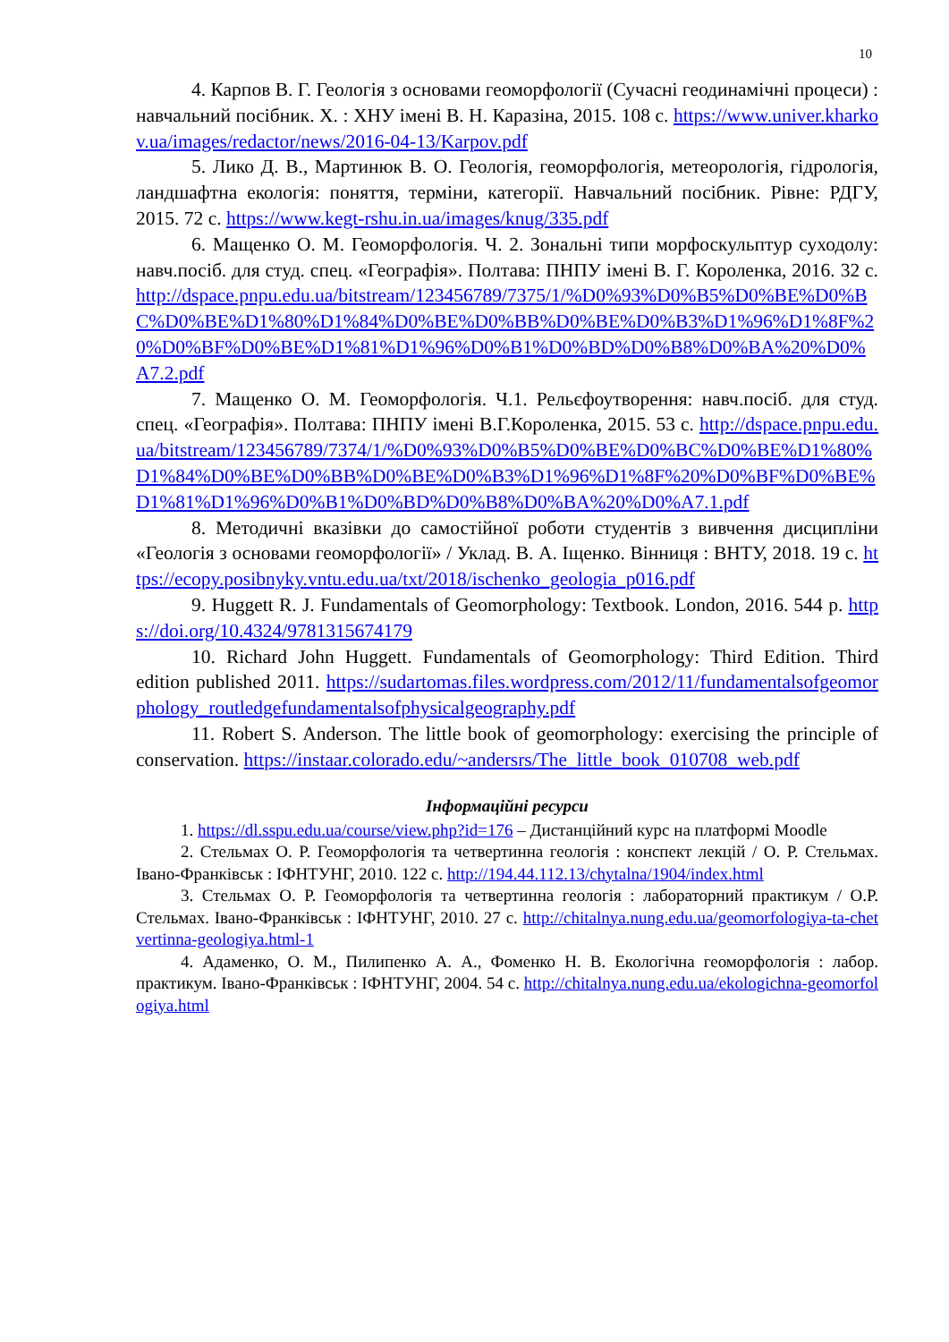10
4. Карпов В. Г. Геологія з основами геоморфології (Сучасні геодинамічні процеси) : навчальний посібник. Х. : ХНУ імені В. Н. Каразіна, 2015. 108 с. https://www.univer.kharkov.ua/images/redactor/news/2016-04-13/Karpov.pdf
5. Лико Д. В., Мартинюк В. О. Геологія, геоморфологія, метеорологія, гідрологія, ландшафтна екологія: поняття, терміни, категорії. Навчальний посібник. Рівне: РДГУ, 2015. 72 с. https://www.kegt-rshu.in.ua/images/knug/335.pdf
6. Мащенко О. М. Геоморфологія. Ч. 2. Зональні типи морфоскульптур суходолу: навч.посіб. для студ. спец. «Географія». Полтава: ПНПУ імені В. Г. Короленка, 2016. 32 с. http://dspace.pnpu.edu.ua/bitstream/123456789/7375/1/%D0%93%D0%B5%D0%BE%D0%BC%D0%BE%D1%80%D1%84%D0%BE%D0%BB%D0%BE%D0%B3%D1%96%D1%8F%20%D0%BF%D0%BE%D1%81%D1%96%D0%B1%D0%BD%D0%B8%D0%BA%20%D0%A7.2.pdf
7. Мащенко О. М. Геоморфологія. Ч.1. Рельєфоутворення: навч.посіб. для студ. спец. «Географія». Полтава: ПНПУ імені В.Г.Короленка, 2015. 53 с. http://dspace.pnpu.edu.ua/bitstream/123456789/7374/1/%D0%93%D0%B5%D0%BE%D0%BC%D0%BE%D1%80%D1%84%D0%BE%D0%BB%D0%BE%D0%B3%D1%96%D1%8F%20%D0%BF%D0%BE%D1%81%D1%96%D0%B1%D0%BD%D0%B8%D0%BA%20%D0%A7.1.pdf
8. Методичні вказівки до самостійної роботи студентів з вивчення дисципліни «Геологія з основами геоморфології» / Уклад. В. А. Іщенко. Вінниця : ВНТУ, 2018. 19 с. https://ecopy.posibnyky.vntu.edu.ua/txt/2018/ischenko_geologia_p016.pdf
9. Huggett R. J. Fundamentals of Geomorphology: Textbook. London, 2016. 544 p. https://doi.org/10.4324/9781315674179
10. Richard John Huggett. Fundamentals of Geomorphology: Third Edition. Third edition published 2011. https://sudartomas.files.wordpress.com/2012/11/fundamentalsofgeomorphology_routledgefundamentalsofphysicalgeography.pdf
11. Robert S. Anderson. The little book of geomorphology: exercising the principle of conservation. https://instaar.colorado.edu/~andersrs/The_little_book_010708_web.pdf
Інформаційні ресурси
1. https://dl.sspu.edu.ua/course/view.php?id=176 – Дистанційний курс на платформі Moodle
2. Стельмах О. Р. Геоморфологія та четвертинна геологія : конспект лекцій / О. Р. Стельмах. Івано-Франківськ : ІФНТУНГ, 2010. 122 с. http://194.44.112.13/chytalna/1904/index.html
3. Стельмах О. Р. Геоморфологія та четвертинна геологія : лабораторний практикум / О.Р. Стельмах. Івано-Франківськ : ІФНТУНГ, 2010. 27 с. http://chitalnya.nung.edu.ua/geomorfologiya-ta-chetvertinna-geologiya.html-1
4. Адаменко, О. М., Пилипенко А. А., Фоменко Н. В. Екологічна геоморфологія : лабор. практикум. Івано-Франківськ : ІФНТУНГ, 2004. 54 с. http://chitalnya.nung.edu.ua/ekologichna-geomorfologiya.html